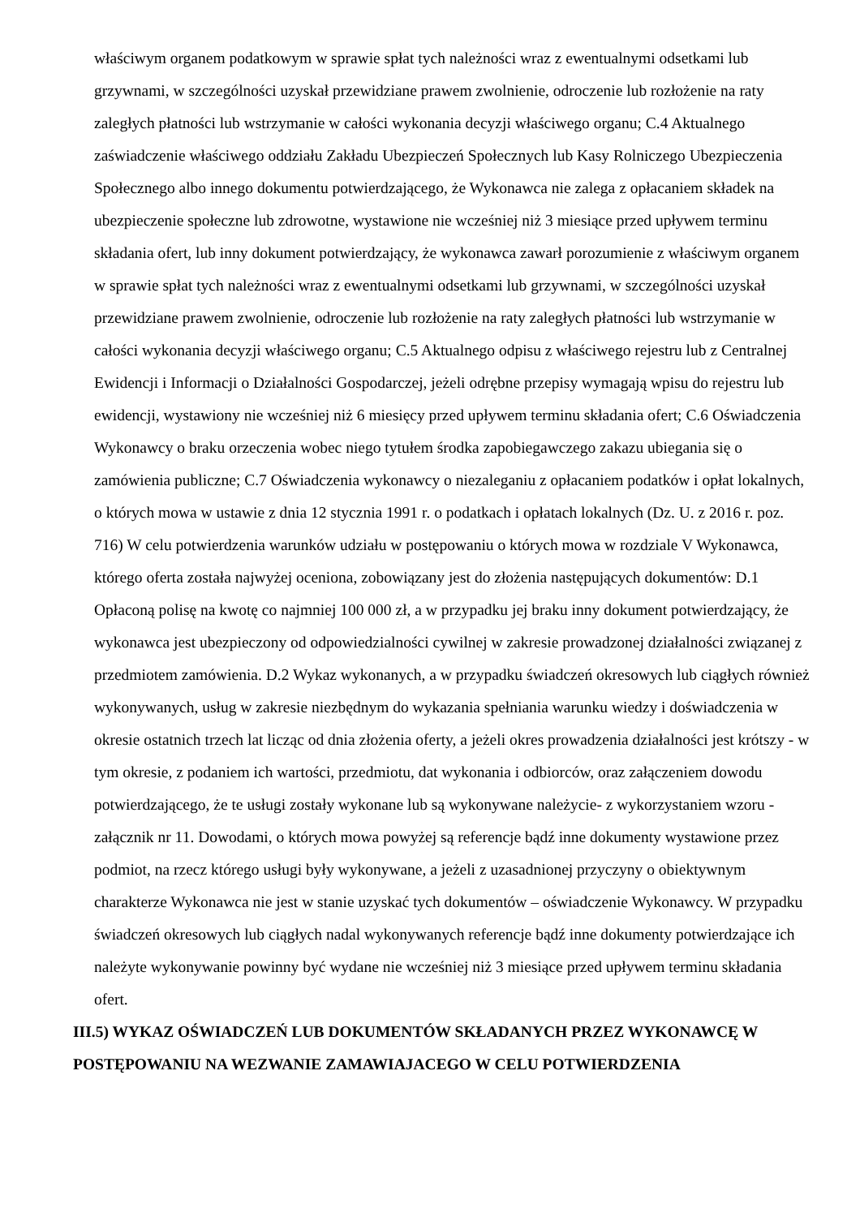właściwym organem podatkowym w sprawie spłat tych należności wraz z ewentualnymi odsetkami lub grzywnami, w szczególności uzyskał przewidziane prawem zwolnienie, odroczenie lub rozłożenie na raty zaległych płatności lub wstrzymanie w całości wykonania decyzji właściwego organu; C.4 Aktualnego zaświadczenie właściwego oddziału Zakładu Ubezpieczeń Społecznych lub Kasy Rolniczego Ubezpieczenia Społecznego albo innego dokumentu potwierdzającego, że Wykonawca nie zalega z opłacaniem składek na ubezpieczenie społeczne lub zdrowotne, wystawione nie wcześniej niż 3 miesiące przed upływem terminu składania ofert, lub inny dokument potwierdzający, że wykonawca zawarł porozumienie z właściwym organem w sprawie spłat tych należności wraz z ewentualnymi odsetkami lub grzywnami, w szczególności uzyskał przewidziane prawem zwolnienie, odroczenie lub rozłożenie na raty zaległych płatności lub wstrzymanie w całości wykonania decyzji właściwego organu; C.5 Aktualnego odpisu z właściwego rejestru lub z Centralnej Ewidencji i Informacji o Działalności Gospodarczej, jeżeli odrębne przepisy wymagają wpisu do rejestru lub ewidencji, wystawiony nie wcześniej niż 6 miesięcy przed upływem terminu składania ofert; C.6 Oświadczenia Wykonawcy o braku orzeczenia wobec niego tytułem środka zapobiegawczego zakazu ubiegania się o zamówienia publiczne; C.7 Oświadczenia wykonawcy o niezaleganiu z opłacaniem podatków i opłat lokalnych, o których mowa w ustawie z dnia 12 stycznia 1991 r. o podatkach i opłatach lokalnych (Dz. U. z 2016 r. poz. 716) W celu potwierdzenia warunków udziału w postępowaniu o których mowa w rozdziale V Wykonawca, którego oferta została najwyżej oceniona, zobowiązany jest do złożenia następujących dokumentów: D.1 Opłaconą polisę na kwotę co najmniej 100 000 zł, a w przypadku jej braku inny dokument potwierdzający, że wykonawca jest ubezpieczony od odpowiedzialności cywilnej w zakresie prowadzonej działalności związanej z przedmiotem zamówienia. D.2 Wykaz wykonanych, a w przypadku świadczeń okresowych lub ciągłych również wykonywanych, usług w zakresie niezbędnym do wykazania spełniania warunku wiedzy i doświadczenia w okresie ostatnich trzech lat licząc od dnia złożenia oferty, a jeżeli okres prowadzenia działalności jest krótszy - w tym okresie, z podaniem ich wartości, przedmiotu, dat wykonania i odbiorców, oraz załączeniem dowodu potwierdzającego, że te usługi zostały wykonane lub są wykonywane należycie- z wykorzystaniem wzoru - załącznik nr 11. Dowodami, o których mowa powyżej są referencje bądź inne dokumenty wystawione przez podmiot, na rzecz którego usługi były wykonywane, a jeżeli z uzasadnionej przyczyny o obiektywnym charakterze Wykonawca nie jest w stanie uzyskać tych dokumentów – oświadczenie Wykonawcy. W przypadku świadczeń okresowych lub ciągłych nadal wykonywanych referencje bądź inne dokumenty potwierdzające ich należyte wykonywanie powinny być wydane nie wcześniej niż 3 miesiące przed upływem terminu składania ofert.
III.5) WYKAZ OŚWIADCZEŃ LUB DOKUMENTÓW SKŁADANYCH PRZEZ WYKONAWCĘ W POSTĘPOWANIU NA WEZWANIE ZAMAWIAJACEGO W CELU POTWIERDZENIA